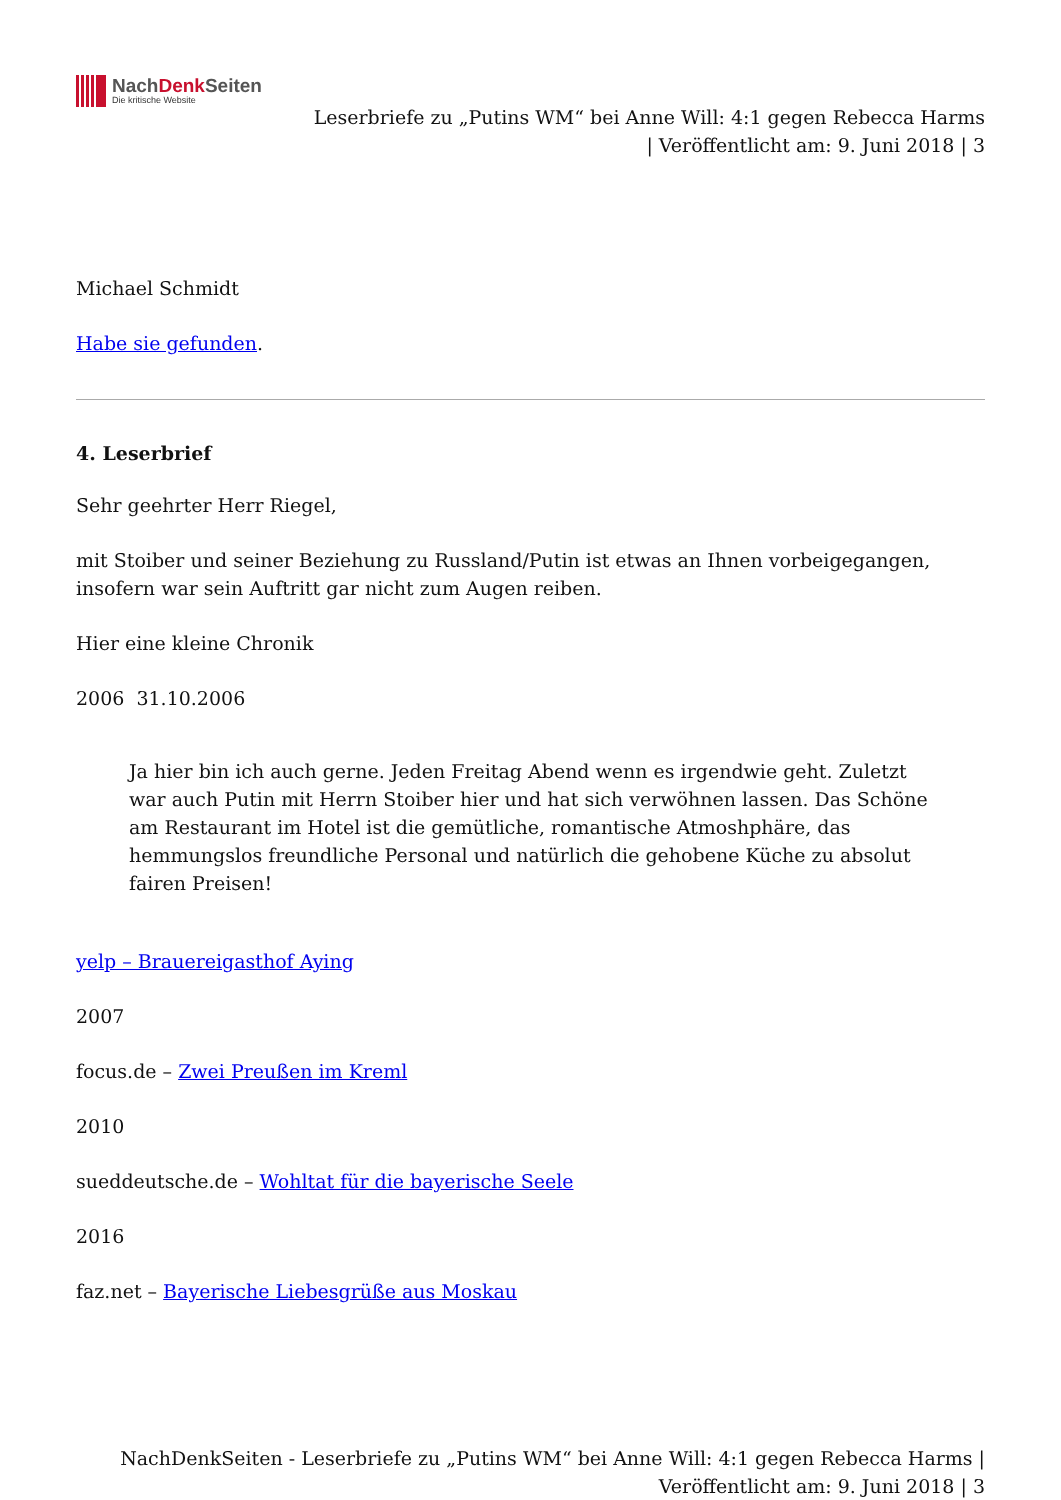NachDenk Seiten
Die kritische Website
Leserbriefe zu „Putins WM“ bei Anne Will: 4:1 gegen Rebecca Harms
| Veröffentlicht am: 9. Juni 2018 | 3
Michael Schmidt
Habe sie gefunden.
4. Leserbrief
Sehr geehrter Herr Riegel,
mit Stoiber und seiner Beziehung zu Russland/Putin ist etwas an Ihnen vorbeigegangen, insofern war sein Auftritt gar nicht zum Augen reiben.
Hier eine kleine Chronik
2006 31.10.2006
Ja hier bin ich auch gerne. Jeden Freitag Abend wenn es irgendwie geht. Zuletzt war auch Putin mit Herrn Stoiber hier und hat sich verwöhnen lassen. Das Schöne am Restaurant im Hotel ist die gemütliche, romantische Atmoshphäre, das hemmungslos freundliche Personal und natürlich die gehobene Küche zu absolut fairen Preisen!
yelp – Brauereigasthof Aying
2007
focus.de – Zwei Preußen im Kreml
2010
sueddeutsche.de – Wohltat für die bayerische Seele
2016
faz.net – Bayerische Liebesgrüße aus Moskau
NachDenkSeiten - Leserbriefe zu „Putins WM“ bei Anne Will: 4:1 gegen Rebecca Harms |
Veröffentlicht am: 9. Juni 2018 | 3